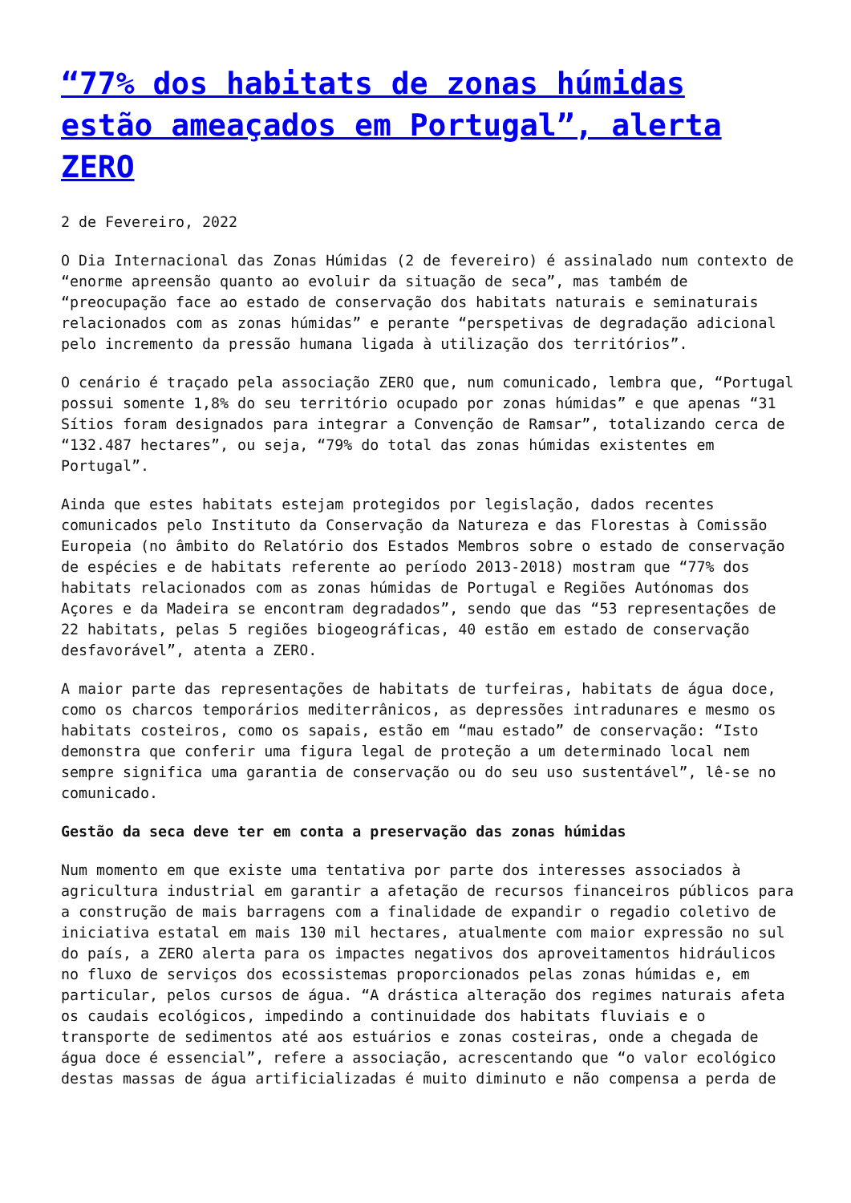“77% dos habitats de zonas húmidas estão ameaçados em Portugal”, alerta ZERO
2 de Fevereiro, 2022
O Dia Internacional das Zonas Húmidas (2 de fevereiro) é assinalado num contexto de “enorme apreensão quanto ao evoluir da situação de seca”, mas também de “preocupação face ao estado de conservação dos habitats naturais e seminaturais relacionados com as zonas húmidas” e perante “perspetivas de degradação adicional pelo incremento da pressão humana ligada à utilização dos territórios”.
O cenário é traçado pela associação ZERO que, num comunicado, lembra que, “Portugal possui somente 1,8% do seu território ocupado por zonas húmidas” e que apenas “31 Sítios foram designados para integrar a Convenção de Ramsar”, totalizando cerca de “132.487 hectares”, ou seja, “79% do total das zonas húmidas existentes em Portugal”.
Ainda que estes habitats estejam protegidos por legislação, dados recentes comunicados pelo Instituto da Conservação da Natureza e das Florestas à Comissão Europeia (no âmbito do Relatório dos Estados Membros sobre o estado de conservação de espécies e de habitats referente ao período 2013-2018) mostram que “77% dos habitats relacionados com as zonas húmidas de Portugal e Regiões Autónomas dos Açores e da Madeira se encontram degradados”, sendo que das “53 representações de 22 habitats, pelas 5 regiões biogeográficas, 40 estão em estado de conservação desfavorável”, atenta a ZERO.
A maior parte das representações de habitats de turfeiras, habitats de água doce, como os charcos temporários mediterrânicos, as depressões intradunares e mesmo os habitats costeiros, como os sapais, estão em “mau estado” de conservação: “Isto demonstra que conferir uma figura legal de proteção a um determinado local nem sempre significa uma garantia de conservação ou do seu uso sustentável”, lê-se no comunicado.
Gestão da seca deve ter em conta a preservação das zonas húmidas
Num momento em que existe uma tentativa por parte dos interesses associados à agricultura industrial em garantir a afetação de recursos financeiros públicos para a construção de mais barragens com a finalidade de expandir o regadio coletivo de iniciativa estatal em mais 130 mil hectares, atualmente com maior expressão no sul do país, a ZERO alerta para os impactes negativos dos aproveitamentos hidráulicos no fluxo de serviços dos ecossistemas proporcionados pelas zonas húmidas e, em particular, pelos cursos de água. “A drástica alteração dos regimes naturais afeta os caudais ecológicos, impedindo a continuidade dos habitats fluviais e o transporte de sedimentos até aos estuários e zonas costeiras, onde a chegada de água doce é essencial”, refere a associação, acrescentando que “o valor ecológico destas massas de água artificializadas é muito diminuto e não compensa a perda de